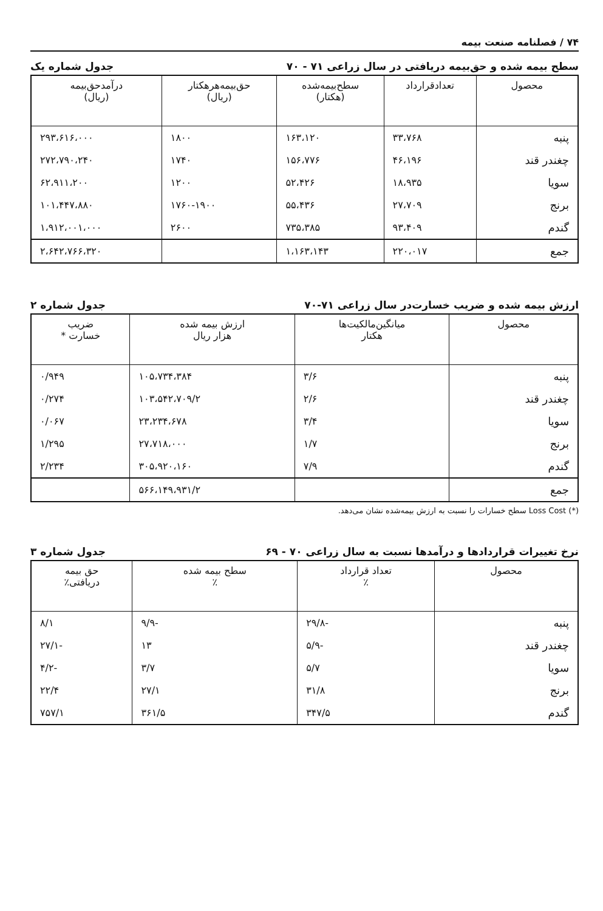۷۴ / فصلنامه صنعت بیمه
سطح بیمه شده و حق‌بیمه دریافتی در سال زراعی ۷۱ - ۷۰ جدول شماره یک
| محصول | تعدادقرارداد | سطح‌بیمه‌شده (هکتار) | حق‌بیمه‌هرهکتار (ریال) | درآمدحق‌بیمه (ریال) |
| --- | --- | --- | --- | --- |
| پنبه | ۳۳،۷۶۸ | ۱۶۳،۱۲۰ | ۱۸۰۰ | ۲۹۳،۶۱۶،۰۰۰ |
| چغندر قند | ۴۶،۱۹۶ | ۱۵۶،۷۷۶ | ۱۷۴۰ | ۲۷۲،۷۹۰،۲۴۰ |
| سویا | ۱۸،۹۳۵ | ۵۲،۴۲۶ | ۱۲۰۰ | ۶۲،۹۱۱،۲۰۰ |
| برنج | ۲۷،۷۰۹ | ۵۵،۴۳۶ | ۱۷۶۰-۱۹۰۰ | ۱۰۱،۴۴۷،۸۸۰ |
| گندم | ۹۳،۴۰۹ | ۷۳۵،۳۸۵ | ۲۶۰۰ | ۱،۹۱۲،۰۰۱،۰۰۰ |
| جمع | ۲۲۰،۰۱۷ | ۱،۱۶۳،۱۴۳ | | ۲،۶۴۲،۷۶۶،۳۲۰ |
ارزش بیمه شده و ضریب خسارت‌در سال زراعی ۷۱-۷۰ جدول شماره ۲
| محصول | میانگین‌مالکیت‌ها هکتار | ارزش بیمه شده هزار ریال | ضریب خسارت * |
| --- | --- | --- | --- |
| پنبه | ۳/۶ | ۱۰۵،۷۳۴،۳۸۴ | ۰/۹۴۹ |
| چغندر قند | ۲/۶ | ۱۰۳،۵۴۲،۷۰۹/۲ | ۰/۲۷۴ |
| سویا | ۳/۴ | ۲۳،۲۳۴،۶۷۸ | ۰/۰۶۷ |
| برنج | ۱/۷ | ۲۷،۷۱۸،۰۰۰ | ۱/۲۹۵ |
| گندم | ۷/۹ | ۳۰۵،۹۲۰،۱۶۰ | ۲/۲۳۴ |
| جمع | | ۵۶۶،۱۴۹،۹۳۱/۲ | |
(*) Loss Cost سطح خسارات را نسبت به ارزش بیمه‌شده نشان می‌دهد.
نرخ تغییرات قراردادها و درآمدها نسبت به سال زراعی ۷۰ - ۶۹ جدول شماره ۳
| محصول | تعداد قرارداد ٪ | سطح بیمه شده ٪ | حق بیمه دریافتی٪ |
| --- | --- | --- | --- |
| پنبه | -۲۹/۸ | -۹/۹ | ۸/۱ |
| چغندر قند | -۵/۹ | ۱۳ | -۲۷/۱ |
| سویا | ۵/۷ | ۳/۷ | -۴/۲ |
| برنج | ۳۱/۸ | ۲۷/۱ | ۲۲/۴ |
| گندم | ۳۴۷/۵ | ۳۶۱/۵ | ۷۵۷/۱ |